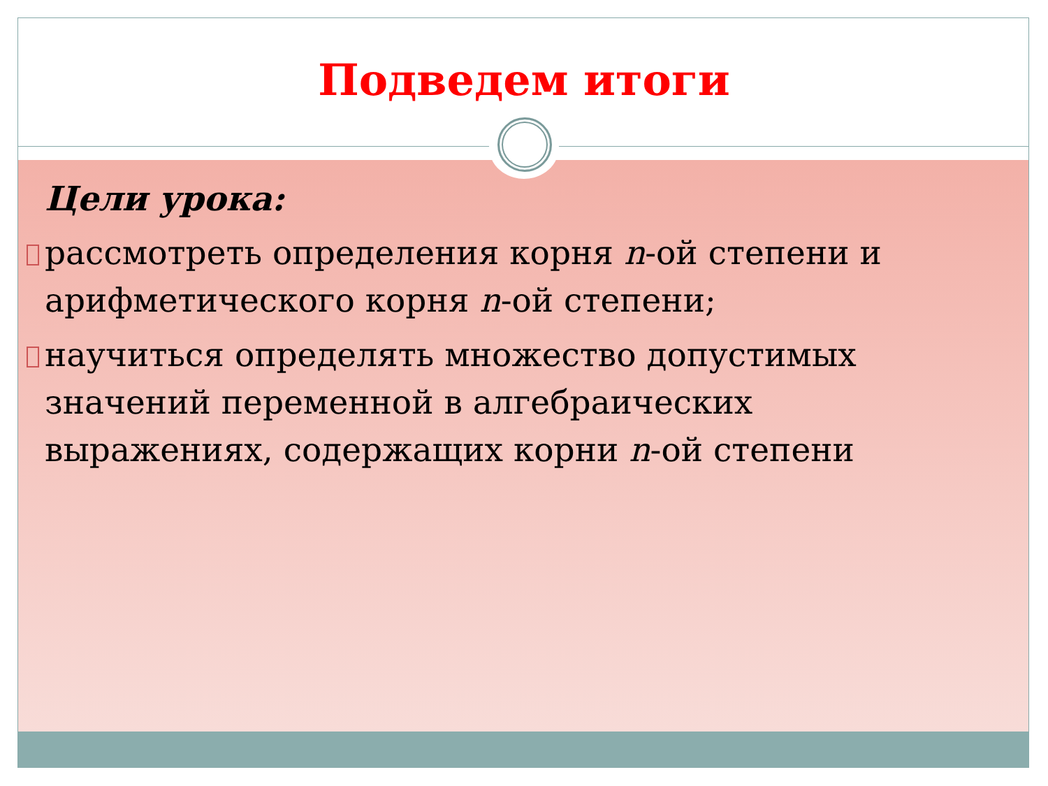Подведем итоги
Цели урока:
рассмотреть определения корня n-ой степени и арифметического корня n-ой степени;
научиться определять множество допустимых значений переменной в алгебраических выражениях, содержащих корни n-ой степени